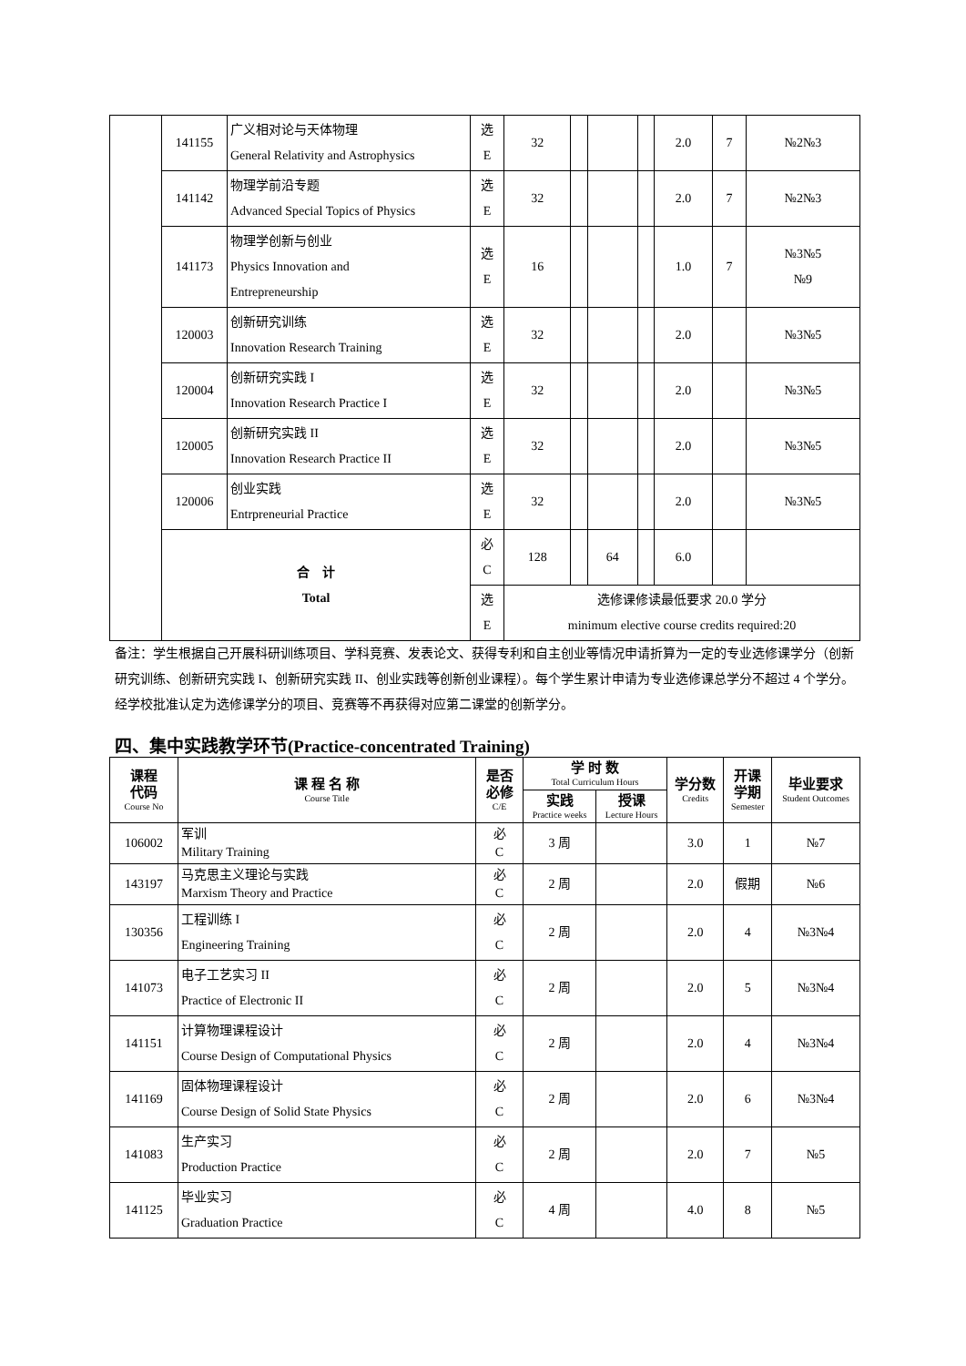| | 141155 | 广义相对论与天体物理 General Relativity and Astrophysics | 选 E | 32 | | | | 2.0 | 7 | №2№3 |
| | 141142 | 物理学前沿专题 Advanced Special Topics of Physics | 选 E | 32 | | | | 2.0 | 7 | №2№3 |
| | 141173 | 物理学创新与创业 Physics Innovation and Entrepreneurship | 选 E | 16 | | | | 1.0 | 7 | №3№5 №9 |
| | 120003 | 创新研究训练 Innovation Research Training | 选 E | 32 | | | | 2.0 | | №3№5 |
| | 120004 | 创新研究实践 I Innovation Research Practice I | 选 E | 32 | | | | 2.0 | | №3№5 |
| | 120005 | 创新研究实践 II Innovation Research Practice II | 选 E | 32 | | | | 2.0 | | №3№5 |
| | 120006 | 创业实践 Entrpreneurial Practice | 选 E | 32 | | | | 2.0 | | №3№5 |
| | 合 计 Total | | 必 C | 128 | | 64 | | 6.0 | | |
| | | | 选 E | 选修课修读最低要求 20.0 学分 minimum elective course credits required:20 | | | | | | |
备注：学生根据自己开展科研训练项目、学科竞赛、发表论文、获得专利和自主创业等情况申请折算为一定的专业选修课学分（创新研究训练、创新研究实践 I、创新研究实践 II、创业实践等创新创业课程）。每个学生累计申请为专业选修课总学分不超过 4 个学分。经学校批准认定为选修课学分的项目、竞赛等不再获得对应第二课堂的创新学分。
四、集中实践教学环节(Practice-concentrated Training)
| 课程 代码 Course No | 课 程 名 称 Course Title | 是否 必修 C/E | 学 时 数 Total Curriculum Hours | | 学分数 Credits | 开课 学期 Semester | 毕业要求 Student Outcomes |
| --- | --- | --- | --- | --- | --- | --- | --- |
| | | | 实践 Practice weeks | 授课 Lecture Hours | | | |
| 106002 | 军训 Military Training | 必 C | 3 周 | | 3.0 | 1 | №7 |
| 143197 | 马克思主义理论与实践 Marxism Theory and Practice | 必 C | 2 周 | | 2.0 | 假期 | №6 |
| 130356 | 工程训练 I Engineering Training | 必 C | 2 周 | | 2.0 | 4 | №3№4 |
| 141073 | 电子工艺实习 II Practice of Electronic II | 必 C | 2 周 | | 2.0 | 5 | №3№4 |
| 141151 | 计算物理课程设计 Course Design of Computational Physics | 必 C | 2 周 | | 2.0 | 4 | №3№4 |
| 141169 | 固体物理课程设计 Course Design of Solid State Physics | 必 C | 2 周 | | 2.0 | 6 | №3№4 |
| 141083 | 生产实习 Production Practice | 必 C | 2 周 | | 2.0 | 7 | №5 |
| 141125 | 毕业实习 Graduation Practice | 必 C | 4 周 | | 4.0 | 8 | №5 |